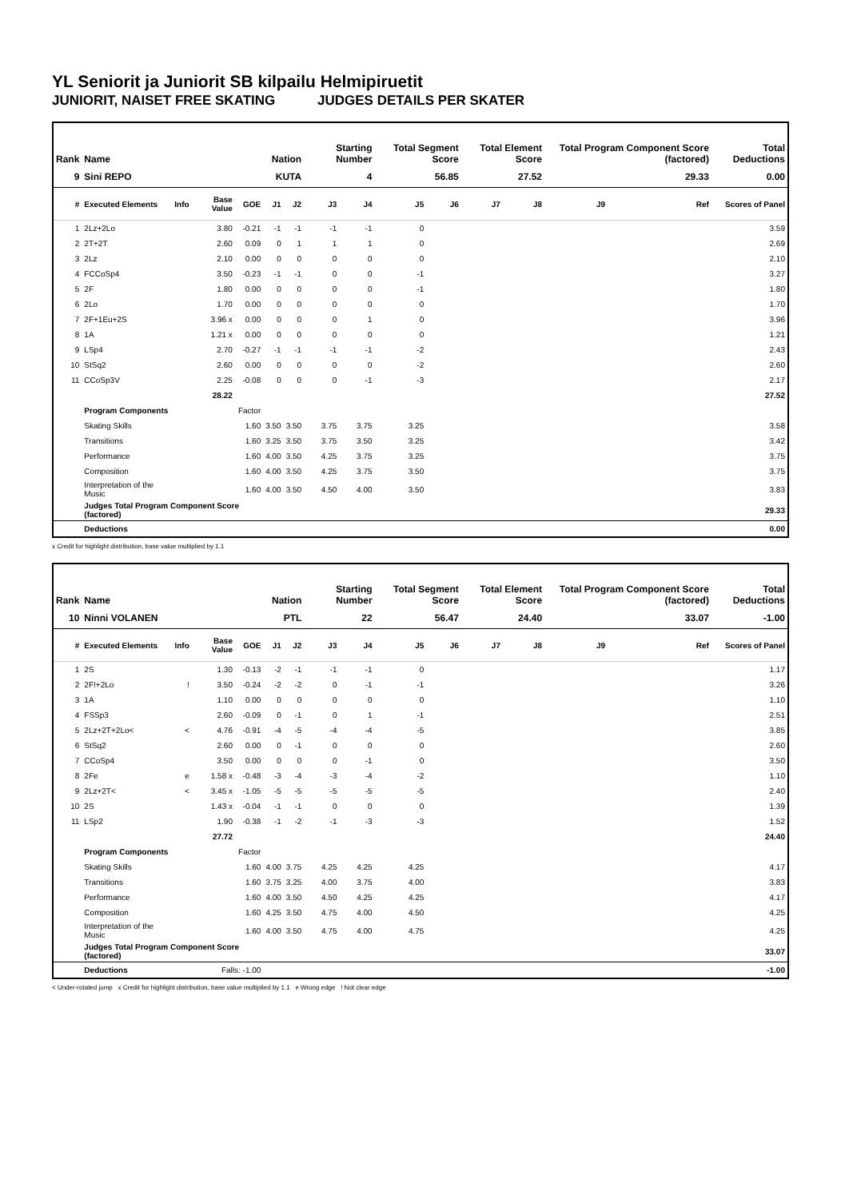YL Seniorit ja Juniorit SB kilpailu Helmipiruetit
JUNIORIT, NAISET FREE SKATING JUDGES DETAILS PER SKATER
| Rank | Name | | | | Nation | | Starting Number | | Total Segment Score | | Total Element Score | | Total Program Component Score (factored) | | | Total Deductions |
| --- | --- | --- | --- | --- | --- | --- | --- | --- | --- | --- | --- | --- | --- | --- | --- | --- |
| 9 | Sini REPO | | | | KUTA | | 4 | | 56.85 | | 27.52 | | 29.33 | | | 0.00 |
| # | Executed Elements | Info | Base Value | GOE | J1 | J2 | J3 | J4 | J5 | J6 | J7 | J8 | J9 | | Ref | Scores of Panel |
| 1 | 2Lz+2Lo | | 3.80 | -0.21 | -1 | -1 | -1 | -1 | 0 | | | | | | | 3.59 |
| 2 | 2T+2T | | 2.60 | 0.09 | 0 | 1 | 1 | 1 | 0 | | | | | | | 2.69 |
| 3 | 2Lz | | 2.10 | 0.00 | 0 | 0 | 0 | 0 | 0 | | | | | | | 2.10 |
| 4 | FCCoSp4 | | 3.50 | -0.23 | -1 | -1 | 0 | 0 | -1 | | | | | | | 3.27 |
| 5 | 2F | | 1.80 | 0.00 | 0 | 0 | 0 | 0 | -1 | | | | | | | 1.80 |
| 6 | 2Lo | | 1.70 | 0.00 | 0 | 0 | 0 | 0 | 0 | | | | | | | 1.70 |
| 7 | 2F+1Eu+2S | | 3.96 x | 0.00 | 0 | 0 | 0 | 1 | 0 | | | | | | | 3.96 |
| 8 | 1A | | 1.21 x | 0.00 | 0 | 0 | 0 | 0 | 0 | | | | | | | 1.21 |
| 9 | LSp4 | | 2.70 | -0.27 | -1 | -1 | -1 | -1 | -2 | | | | | | | 2.43 |
| 10 | StSq2 | | 2.60 | 0.00 | 0 | 0 | 0 | 0 | -2 | | | | | | | 2.60 |
| 11 | CCoSp3V | | 2.25 | -0.08 | 0 | 0 | 0 | -1 | -3 | | | | | | | 2.17 |
| | | | 28.22 | | | | | | | | | | | | | 27.52 |
| | Program Components | | | Factor | | | | | | | | | | | | |
| | Skating Skills | | | 1.60 | 3.50 | 3.50 | 3.75 | 3.75 | 3.25 | | | | | | | 3.58 |
| | Transitions | | | 1.60 | 3.25 | 3.50 | 3.75 | 3.50 | 3.25 | | | | | | | 3.42 |
| | Performance | | | 1.60 | 4.00 | 3.50 | 4.25 | 3.75 | 3.25 | | | | | | | 3.75 |
| | Composition | | | 1.60 | 4.00 | 3.50 | 4.25 | 3.75 | 3.50 | | | | | | | 3.75 |
| | Interpretation of the Music | | | 1.60 | 4.00 | 3.50 | 4.50 | 4.00 | 3.50 | | | | | | | 3.83 |
| | Judges Total Program Component Score (factored) | | | | | | | | | | | | | | | 29.33 |
| | Deductions | | | | | | | | | | | | | | | 0.00 |
x Credit for highlight distribution, base value multiplied by 1.1
| Rank | Name | | | | Nation | | Starting Number | | Total Segment Score | | Total Element Score | | Total Program Component Score (factored) | | | Total Deductions |
| --- | --- | --- | --- | --- | --- | --- | --- | --- | --- | --- | --- | --- | --- | --- | --- | --- |
| 10 | Ninni VOLANEN | | | | PTL | | 22 | | 56.47 | | 24.40 | | 33.07 | | | -1.00 |
| # | Executed Elements | Info | Base Value | GOE | J1 | J2 | J3 | J4 | J5 | J6 | J7 | J8 | J9 | | Ref | Scores of Panel |
| 1 | 2S | | 1.30 | -0.13 | -2 | -1 | -1 | -1 | 0 | | | | | | | 1.17 |
| 2 | 2F!+2Lo | ! | 3.50 | -0.24 | -2 | -2 | 0 | -1 | -1 | | | | | | | 3.26 |
| 3 | 1A | | 1.10 | 0.00 | 0 | 0 | 0 | 0 | 0 | | | | | | | 1.10 |
| 4 | FSSp3 | | 2.60 | -0.09 | 0 | -1 | 0 | 1 | -1 | | | | | | | 2.51 |
| 5 | 2Lz+2T+2Lo< | < | 4.76 | -0.91 | -4 | -5 | -4 | -4 | -5 | | | | | | | 3.85 |
| 6 | StSq2 | | 2.60 | 0.00 | 0 | -1 | 0 | 0 | 0 | | | | | | | 2.60 |
| 7 | CCoSp4 | | 3.50 | 0.00 | 0 | 0 | 0 | -1 | 0 | | | | | | | 3.50 |
| 8 | 2Fe | e | 1.58 x | -0.48 | -3 | -4 | -3 | -4 | -2 | | | | | | | 1.10 |
| 9 | 2Lz+2T< | < | 3.45 x | -1.05 | -5 | -5 | -5 | -5 | -5 | | | | | | | 2.40 |
| 10 | 2S | | 1.43 x | -0.04 | -1 | -1 | 0 | 0 | 0 | | | | | | | 1.39 |
| 11 | LSp2 | | 1.90 | -0.38 | -1 | -2 | -1 | -3 | -3 | | | | | | | 1.52 |
| | | | 27.72 | | | | | | | | | | | | | 24.40 |
| | Program Components | | | Factor | | | | | | | | | | | | |
| | Skating Skills | | | 1.60 | 4.00 | 3.75 | 4.25 | 4.25 | 4.25 | | | | | | | 4.17 |
| | Transitions | | | 1.60 | 3.75 | 3.25 | 4.00 | 3.75 | 4.00 | | | | | | | 3.83 |
| | Performance | | | 1.60 | 4.00 | 3.50 | 4.50 | 4.25 | 4.25 | | | | | | | 4.17 |
| | Composition | | | 1.60 | 4.25 | 3.50 | 4.75 | 4.00 | 4.50 | | | | | | | 4.25 |
| | Interpretation of the Music | | | 1.60 | 4.00 | 3.50 | 4.75 | 4.00 | 4.75 | | | | | | | 4.25 |
| | Judges Total Program Component Score (factored) | | | | | | | | | | | | | | | 33.07 |
| | Deductions | | Falls: -1.00 | | | | | | | | | | | | | -1.00 |
< Under-rotated jump x Credit for highlight distribution, base value multiplied by 1.1 e Wrong edge ! Not clear edge